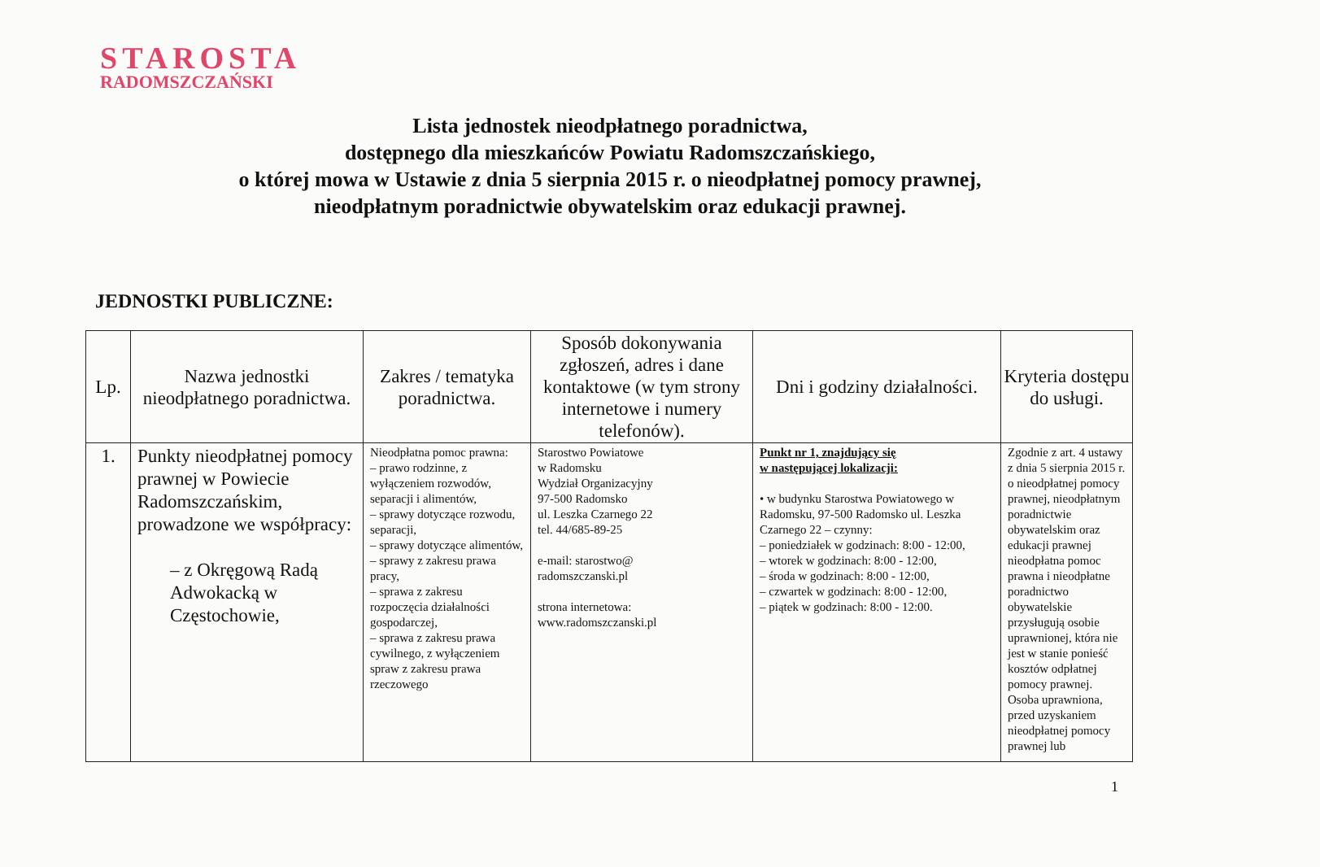STAROSTA
RADOMSZCZAŃSKI
Lista jednostek nieodpłatnego poradnictwa,
dostępnego dla mieszkańców Powiatu Radomszczańskiego,
o której mowa w Ustawie z dnia 5 sierpnia 2015 r. o nieodpłatnej pomocy prawnej,
nieodpłatnym poradnictwie obywatelskim oraz edukacji prawnej.
JEDNOSTKI PUBLICZNE:
| Lp. | Nazwa jednostki nieodpłatnego poradnictwa. | Zakres / tematyka poradnictwa. | Sposób dokonywania zgłoszeń, adres i dane kontaktowe (w tym strony internetowe i numery telefonów). | Dni i godziny działalności. | Kryteria dostępu do usługi. |
| --- | --- | --- | --- | --- | --- |
| 1. | Punkty nieodpłatnej pomocy prawnej w Powiecie Radomszczańskim, prowadzone we współpracy: – z Okręgową Radą Adwokacką w Częstochowie, | Nieodpłatna pomoc prawna: – prawo rodzinne, z wyłączeniem rozwodów, separacji i alimentów, – sprawy dotyczące rozwodu, separacji, – sprawy dotyczące alimentów, – sprawy z zakresu prawa pracy, – sprawa z zakresu rozpoczęcia działalności gospodarczej, – sprawa z zakresu prawa cywilnego, z wyłączeniem spraw z zakresu prawa rzeczowego | Starostwo Powiatowe w Radomsku Wydział Organizacyjny 97-500 Radomsko ul. Leszka Czarnego 22 tel. 44/685-89-25 e-mail: starostwo@ radomszczanski.pl strona internetowa: www.radomszczanski.pl | Punkt nr 1, znajdujący się w następującej lokalizacji: • w budynku Starostwa Powiatowego w Radomsku, 97-500 Radomsko ul. Leszka Czarnego 22 – czynny: – poniedziałek w godzinach: 8:00 - 12:00, – wtorek w godzinach: 8:00 - 12:00, – środa w godzinach: 8:00 - 12:00, – czwartek w godzinach: 8:00 - 12:00, – piątek w godzinach: 8:00 - 12:00. | Zgodnie z art. 4 ustawy z dnia 5 sierpnia 2015 r. o nieodpłatnej pomocy prawnej, nieodpłatnym poradnictwie obywatelskim oraz edukacji prawnej nieodpłatna pomoc prawna i nieodpłatne poradnictwo obywatelskie przysługują osobie uprawnionej, która nie jest w stanie ponieść kosztów odpłatnej pomocy prawnej. Osoba uprawniona, przed uzyskaniem nieodpłatnej pomocy prawnej lub |
1